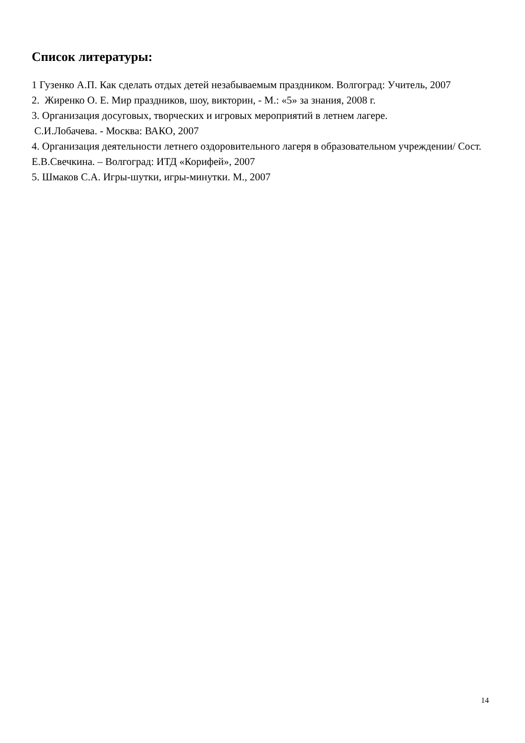Список литературы:
1 Гузенко А.П. Как сделать отдых детей незабываемым праздником. Волгоград: Учитель, 2007
2. Жиренко О. Е. Мир праздников, шоу, викторин, - М.: «5» за знания, 2008 г.
3. Организация досуговых, творческих и игровых мероприятий в летнем лагере.
С.И.Лобачева. - Москва: ВАКО, 2007
4. Организация деятельности летнего оздоровительного лагеря в образовательном учреждении/ Сост. Е.В.Свечкина. – Волгоград: ИТД «Корифей», 2007
5. Шмаков С.А. Игры-шутки, игры-минутки. М., 2007
14